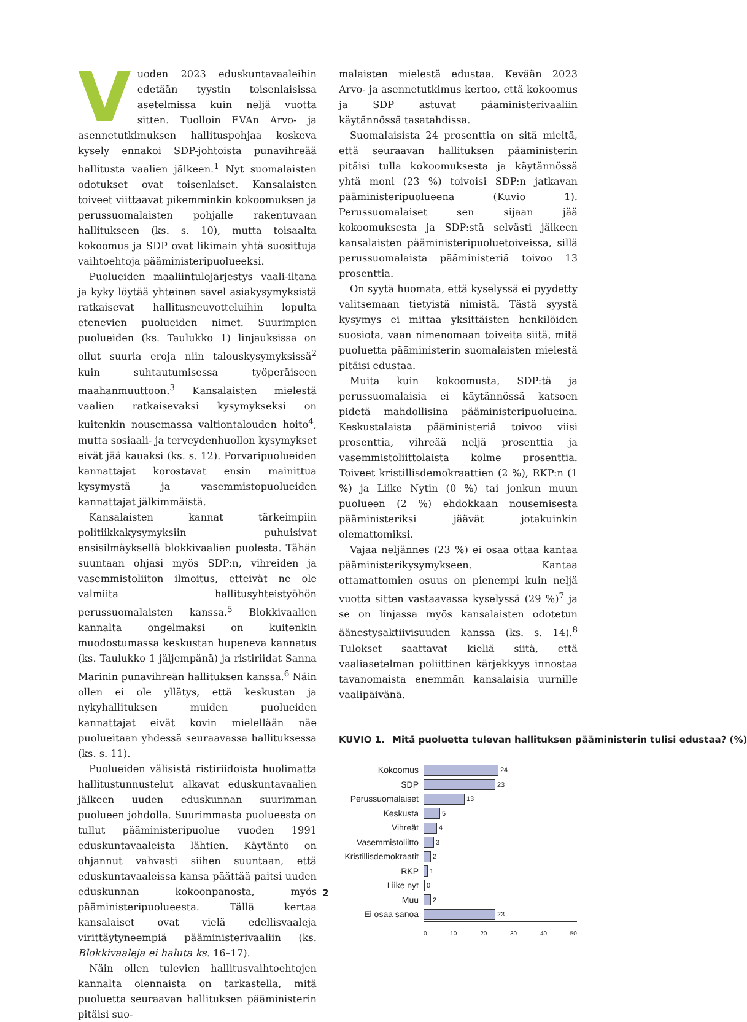Vuoden 2023 eduskuntavaaleihin edetään tyystin toisenlaisissa asetelmissa kuin neljä vuotta sitten. Tuolloin EVAn Arvo- ja asennetutkimuksen hallituspohjaa koskeva kysely ennakoi SDP-johtoista punavihreää hallitusta vaalien jälkeen.<sup>1</sup> Nyt suomalaisten odotukset ovat toisenlaiset. Kansalaisten toiveet viittaavat pikemminkin kokoomuksen ja perussuomalaisten pohjalle rakentuvaan hallitukseen (ks. s. 10), mutta toisaalta kokoomus ja SDP ovat likimain yhtä suosittuja vaihtoehtoja pääministeripuolueeksi.
Puolueiden maaliintulojärjestys vaali-iltana ja kyky löytää yhteinen sävel asiakysymyksistä ratkaisevat hallitusneuvotteluihin lopulta etenevien puolueiden nimet. Suurimpien puolueiden (ks. Taulukko 1) linjauksissa on ollut suuria eroja niin talouskysymyksissä<sup>2</sup> kuin suhtautumisessa työperäiseen maahanmuuttoon.<sup>3</sup> Kansalaisten mielestä vaalien ratkaisevaksi kysymykseksi on kuitenkin nousemassa valtiontalouden hoito<sup>4</sup>, mutta sosiaali- ja terveydenhuollon kysymykset eivät jää kauaksi (ks. s. 12). Porvaripuolueiden kannattajat korostavat ensin mainittua kysymystä ja vasemmistopuolueiden kannattajat jälkimmäistä.
Kansalaisten kannat tärkeimpiin politiikkakysymyksiin puhuisivat ensisilmäyksellä blokkivaalien puolesta. Tähän suuntaan ohjasi myös SDP:n, vihreiden ja vasemmistoliiton ilmoitus, etteivät ne ole valmiita hallitusyhteistyöhön perussuomalaisten kanssa.<sup>5</sup> Blokkivaalien kannalta ongelmaksi on kuitenkin muodostumassa keskustan hupeneva kannatus (ks. Taulukko 1 jäljempänä) ja ristiriidat Sanna Marinin punavihreän hallituksen kanssa.<sup>6</sup> Näin ollen ei ole yllätys, että keskustan ja nykyhallituksen muiden puolueiden kannattajat eivät kovin mielellään näe puolueitaan yhdessä seuraavassa hallituksessa (ks. s. 11).
Puolueiden välisistä ristiriidoista huolimatta hallitustunnustelut alkavat eduskuntavaalien jälkeen uuden eduskunnan suurimman puolueen johdolla. Suurimmasta puolueesta on tullut pääministeripuolue vuoden 1991 eduskuntavaaleista lähtien. Käytäntö on ohjannut vahvasti siihen suuntaan, että eduskuntavaaleissa kansa päättää paitsi uuden eduskunnan kokoonpanosta, myös pääministeripuolueesta. Tällä kertaa kansalaiset ovat vielä edellisvaaleja virittäytyneempiä pääministerivaaliin (ks. Blokkivaaleja ei haluta ks. 16–17).
Näin ollen tulevien hallitusvaihtoehtojen kannalta olennaista on tarkastella, mitä puoluetta seuraavan hallituksen pääministerin pitäisi suo-
malaisten mielestä edustaa. Kevään 2023 Arvo- ja asennetutkimus kertoo, että kokoomus ja SDP astuvat pääministerivaaliin käytännössä tasatahdissa.
Suomalaisista 24 prosenttia on sitä mieltä, että seuraavan hallituksen pääministerin pitäisi tulla kokoomuksesta ja käytännössä yhtä moni (23 %) toivoisi SDP:n jatkavan pääministeripuolueena (Kuvio 1). Perussuomalaiset sen sijaan jää kokoomuksesta ja SDP:stä selvästi jälkeen kansalaisten pääministeripuoluetoiveissa, sillä perussuomalaista pääministeriä toivoo 13 prosenttia.
On syytä huomata, että kyselyssä ei pyydetty valitsemaan tietyistä nimistä. Tästä syystä kysymys ei mittaa yksittäisten henkilöiden suosiota, vaan nimenomaan toiveita siitä, mitä puoluetta pääministerin suomalaisten mielestä pitäisi edustaa.
Muita kuin kokoomusta, SDP:tä ja perussuomalaisia ei käytännössä katsoen pidetä mahdollisina pääministeripuolueina. Keskustalaista pääministeriä toivoo viisi prosenttia, vihreää neljä prosenttia ja vasemmistoliittolaista kolme prosenttia. Toiveet kristillisdemokraattien (2 %), RKP:n (1 %) ja Liike Nytin (0 %) tai jonkun muun puolueen (2 %) ehdokkaan nousemisesta pääministeriksi jäävät jotakuinkin olemattomiksi.
Vajaa neljännes (23 %) ei osaa ottaa kantaa pääministerikysymykseen. Kantaa ottamattomien osuus on pienempi kuin neljä vuotta sitten vastaavassa kyselyssä (29 %)<sup>7</sup> ja se on linjassa myös kansalaisten odotetun äänestysaktiivisuuden kanssa (ks. s. 14).<sup>8</sup> Tulokset saattavat kieliä siitä, että vaaliasetelman poliittinen kärjekkyys innostaa tavanomaista enemmän kansalaisia uurnille vaalipäivänä.
KUVIO 1. Mitä puoluetta tulevan hallituksen pääministerin tulisi edustaa? (%)
Kokoomus 24
SDP 23
Perussuomalaiset 13
Keskusta 5
Vihreät 4
Vasemmistoliitto 3
Kristillisdemokraatit 2
RKP 1
Liike nyt 0
Muu 2
Ei osaa sanoa 23
0 10 20 30 40 50
2